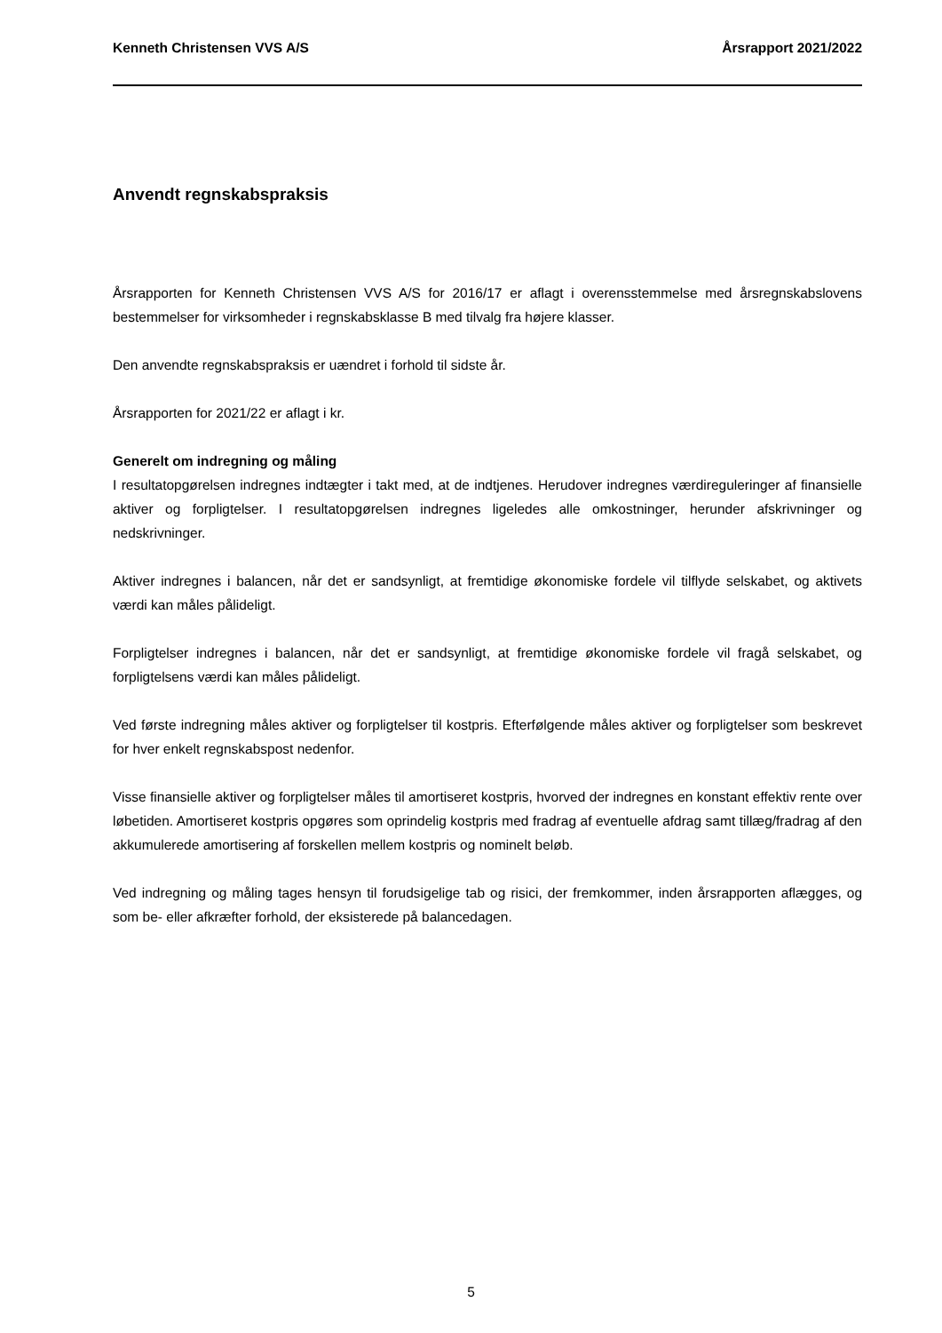Kenneth Christensen VVS A/S Årsrapport 2021/2022
Anvendt regnskabspraksis
Årsrapporten for Kenneth Christensen VVS A/S for 2016/17 er aflagt i overensstemmelse med årsregnskabslovens bestemmelser for virksomheder i regnskabsklasse B med tilvalg fra højere klasser.
Den anvendte regnskabspraksis er uændret i forhold til sidste år.
Årsrapporten for 2021/22 er aflagt i kr.
Generelt om indregning og måling
I resultatopgørelsen indregnes indtægter i takt med, at de indtjenes. Herudover indregnes værdireguleringer af finansielle aktiver og forpligtelser. I resultatopgørelsen indregnes ligeledes alle omkostninger, herunder afskrivninger og nedskrivninger.
Aktiver indregnes i balancen, når det er sandsynligt, at fremtidige økonomiske fordele vil tilflyde selskabet, og aktivets værdi kan måles pålideligt.
Forpligtelser indregnes i balancen, når det er sandsynligt, at fremtidige økonomiske fordele vil fragå selskabet, og forpligtelsens værdi kan måles pålideligt.
Ved første indregning måles aktiver og forpligtelser til kostpris. Efterfølgende måles aktiver og forpligtelser som beskrevet for hver enkelt regnskabspost nedenfor.
Visse finansielle aktiver og forpligtelser måles til amortiseret kostpris, hvorved der indregnes en konstant effektiv rente over løbetiden. Amortiseret kostpris opgøres som oprindelig kostpris med fradrag af eventuelle afdrag samt tillæg/fradrag af den akkumulerede amortisering af forskellen mellem kostpris og nominelt beløb.
Ved indregning og måling tages hensyn til forudsigelige tab og risici, der fremkommer, inden årsrapporten aflægges, og som be- eller afkræfter forhold, der eksisterede på balancedagen.
5